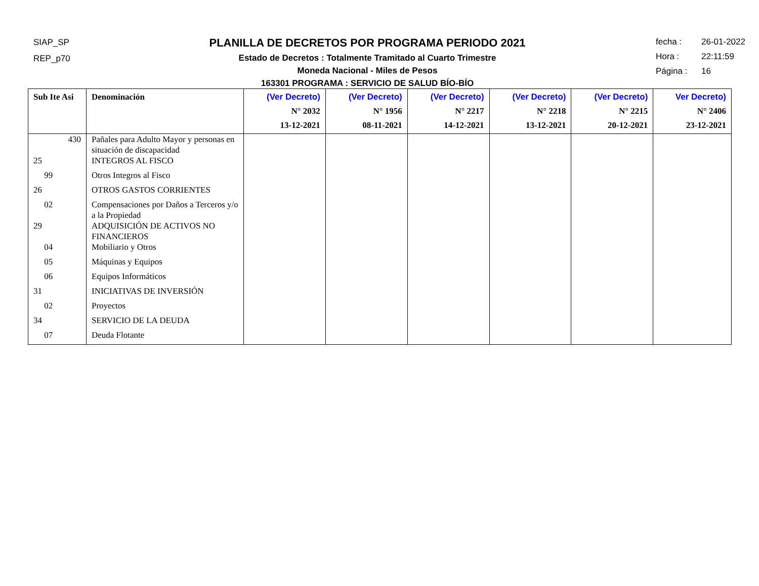SIAP_SP
REP_p70
PLANILLA DE DECRETOS POR PROGRAMA PERIODO 2021
Estado de Decretos : Totalmente Tramitado al Cuarto Trimestre
Moneda Nacional - Miles de Pesos
163301 PROGRAMA : SERVICIO DE SALUD BÍO-BÍO
fecha : 26-01-2022
Hora : 22:11:59
Página : 16
| Sub Ite Asi | Denominación | (Ver Decreto) N° 2032 13-12-2021 | (Ver Decreto) N° 1956 08-11-2021 | (Ver Decreto) N° 2217 14-12-2021 | (Ver Decreto) N° 2218 13-12-2021 | (Ver Decreto) N° 2215 20-12-2021 | Ver Decreto) N° 2406 23-12-2021 |
| --- | --- | --- | --- | --- | --- | --- | --- |
| 430 | Pañales para Adulto Mayor y personas en situación de discapacidad | | | | | | |
| 25 | INTEGROS AL FISCO | | | | | | |
| 99 | Otros Integros al Fisco | | | | | | |
| 26 | OTROS GASTOS CORRIENTES | | | | | | |
| 02 | Compensaciones por Daños a Terceros y/o a la Propiedad | | | | | | |
| 29 | ADQUISICIÓN DE ACTIVOS NO FINANCIEROS | | | | | | |
| 04 | Mobiliario y Otros | | | | | | |
| 05 | Máquinas y Equipos | | | | | | |
| 06 | Equipos Informáticos | | | | | | |
| 31 | INICIATIVAS DE INVERSIÓN | | | | | | |
| 02 | Proyectos | | | | | | |
| 34 | SERVICIO DE LA DEUDA | | | | | | |
| 07 | Deuda Flotante | | | | | | |